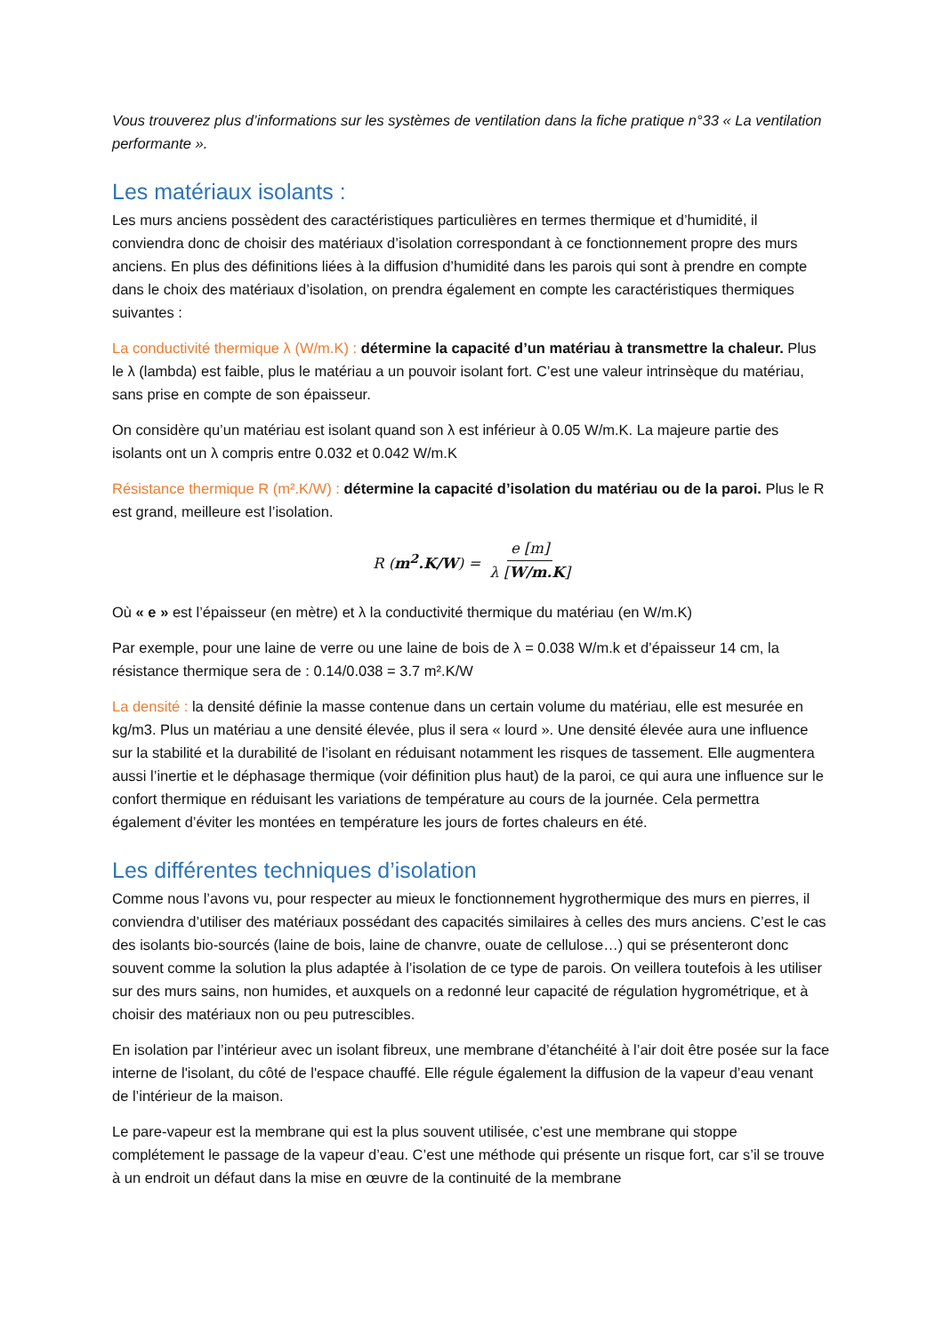Vous trouverez plus d’informations sur les systèmes de ventilation dans la fiche pratique n°33 « La ventilation performante ».
Les matériaux isolants :
Les murs anciens possèdent des caractéristiques particulières en termes thermique et d’humidité, il conviendra donc de choisir des matériaux d’isolation correspondant à ce fonctionnement propre des murs anciens. En plus des définitions liées à la diffusion d’humidité dans les parois qui sont à prendre en compte dans le choix des matériaux d’isolation, on prendra également en compte les caractéristiques thermiques suivantes :
La conductivité thermique λ (W/m.K) : détermine la capacité d’un matériau à transmettre la chaleur. Plus le λ (lambda) est faible, plus le matériau a un pouvoir isolant fort. C’est une valeur intrinsèque du matériau, sans prise en compte de son épaisseur.
On considère qu’un matériau est isolant quand son λ est inférieur à 0.05 W/m.K. La majeure partie des isolants ont un λ compris entre 0.032 et 0.042 W/m.K
Résistance thermique R (m².K/W) : détermine la capacité d’isolation du matériau ou de la paroi. Plus le R est grand, meilleure est l’isolation.
R (m<sup>2</sup>.K/W) = e [m] λ [W/m.K]
Où « e » est l’épaisseur (en mètre) et λ la conductivité thermique du matériau (en W/m.K)
Par exemple, pour une laine de verre ou une laine de bois de λ = 0.038 W/m.k et d’épaisseur 14 cm, la résistance thermique sera de : 0.14/0.038 = 3.7 m².K/W
La densité : la densité définie la masse contenue dans un certain volume du matériau, elle est mesurée en kg/m3. Plus un matériau a une densité élevée, plus il sera « lourd ». Une densité élevée aura une influence sur la stabilité et la durabilité de l’isolant en réduisant notamment les risques de tassement. Elle augmentera aussi l’inertie et le déphasage thermique (voir définition plus haut) de la paroi, ce qui aura une influence sur le confort thermique en réduisant les variations de température au cours de la journée. Cela permettra également d’éviter les montées en température les jours de fortes chaleurs en été.
Les différentes techniques d’isolation
Comme nous l’avons vu, pour respecter au mieux le fonctionnement hygrothermique des murs en pierres, il conviendra d’utiliser des matériaux possédant des capacités similaires à celles des murs anciens. C’est le cas des isolants bio-sourcés (laine de bois, laine de chanvre, ouate de cellulose…) qui se présenteront donc souvent comme la solution la plus adaptée à l’isolation de ce type de parois. On veillera toutefois à les utiliser sur des murs sains, non humides, et auxquels on a redonné leur capacité de régulation hygrométrique, et à choisir des matériaux non ou peu putrescibles.
En isolation par l’intérieur avec un isolant fibreux, une membrane d’étanchéité à l’air doit être posée sur la face interne de l'isolant, du côté de l'espace chauffé. Elle régule également la diffusion de la vapeur d’eau venant de l’intérieur de la maison.
Le pare-vapeur est la membrane qui est la plus souvent utilisée, c’est une membrane qui stoppe complétement le passage de la vapeur d’eau. C’est une méthode qui présente un risque fort, car s’il se trouve à un endroit un défaut dans la mise en œuvre de la continuité de la membrane